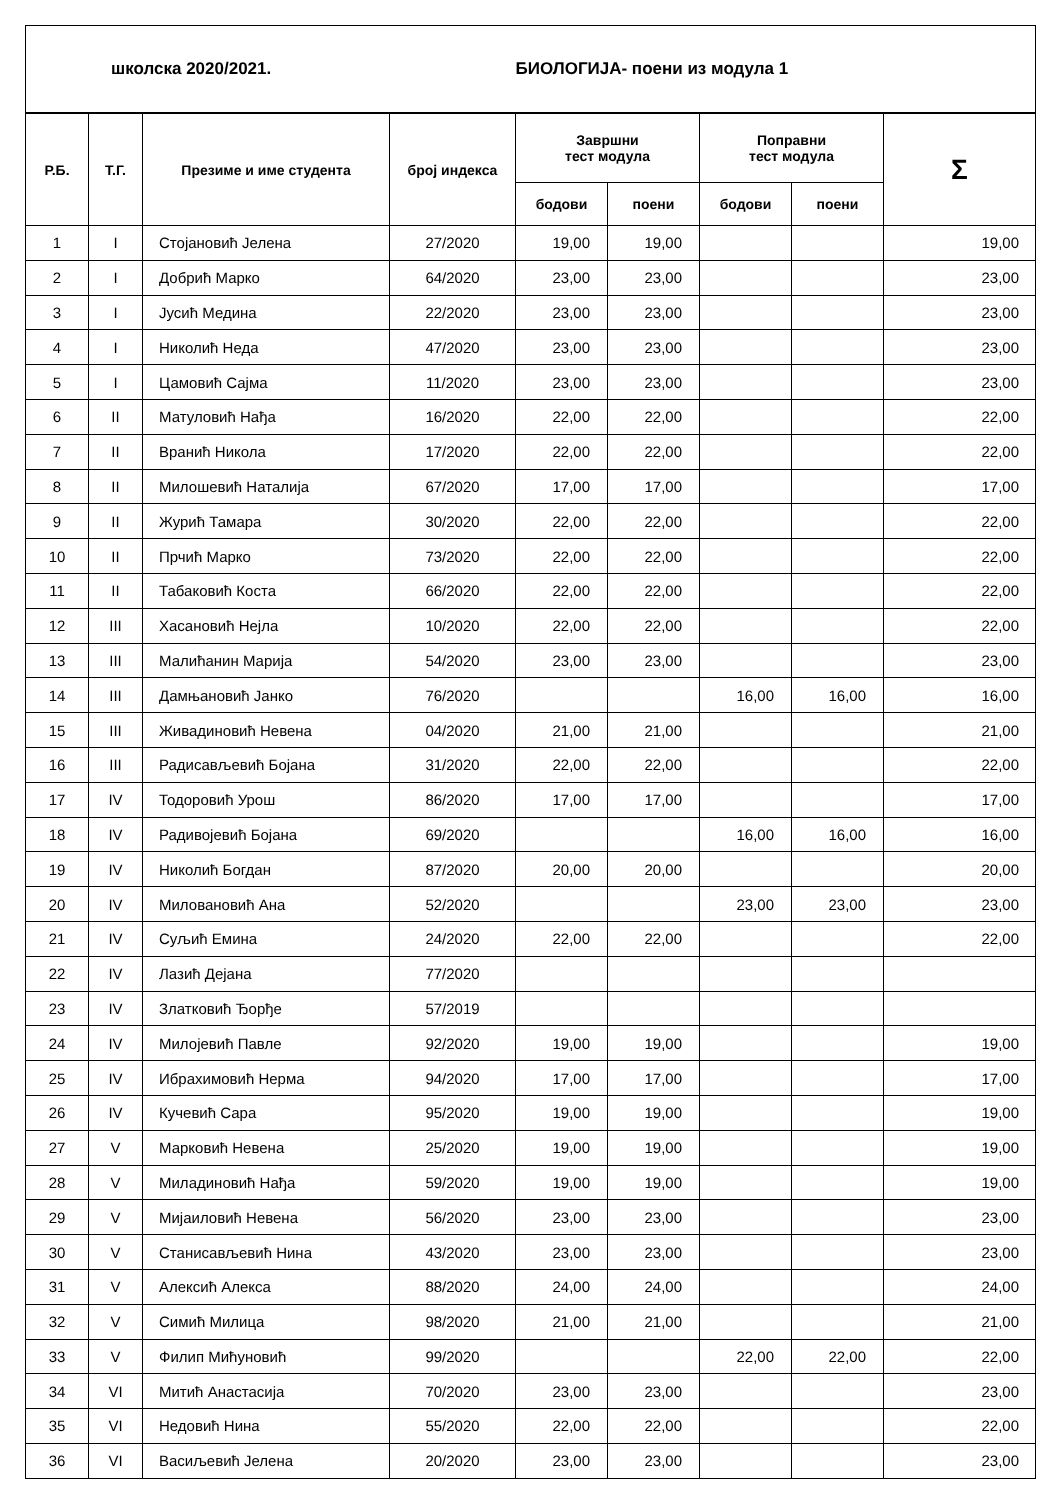| школска 2020/2021. | | | | БИОЛОГИЈА- поени из модула 1 | | | | |
| --- | --- | --- | --- | --- | --- | --- | --- | --- |
| Р.Б. | Т.Г. | Презиме и име студента | број индекса | Завршни тест модула | | Поправни тест модула | | Σ |
| | | | | бодови | поени | бодови | поени | |
| 1 | I | Стојановић Јелена | 27/2020 | 19,00 | 19,00 | | | 19,00 |
| 2 | I | Добрић Марко | 64/2020 | 23,00 | 23,00 | | | 23,00 |
| 3 | I | Јусић Медина | 22/2020 | 23,00 | 23,00 | | | 23,00 |
| 4 | I | Николић Неда | 47/2020 | 23,00 | 23,00 | | | 23,00 |
| 5 | I | Цамовић Сајма | 11/2020 | 23,00 | 23,00 | | | 23,00 |
| 6 | II | Матуловић Нађа | 16/2020 | 22,00 | 22,00 | | | 22,00 |
| 7 | II | Вранић Никола | 17/2020 | 22,00 | 22,00 | | | 22,00 |
| 8 | II | Милошевић Наталија | 67/2020 | 17,00 | 17,00 | | | 17,00 |
| 9 | II | Журић Тамара | 30/2020 | 22,00 | 22,00 | | | 22,00 |
| 10 | II | Прчић Марко | 73/2020 | 22,00 | 22,00 | | | 22,00 |
| 11 | II | Табаковић Коста | 66/2020 | 22,00 | 22,00 | | | 22,00 |
| 12 | III | Хасановић Нејла | 10/2020 | 22,00 | 22,00 | | | 22,00 |
| 13 | III | Малићанин Марија | 54/2020 | 23,00 | 23,00 | | | 23,00 |
| 14 | III | Дамњановић Јанко | 76/2020 | | | 16,00 | 16,00 | 16,00 |
| 15 | III | Живадиновић Невена | 04/2020 | 21,00 | 21,00 | | | 21,00 |
| 16 | III | Радисављевић Бојана | 31/2020 | 22,00 | 22,00 | | | 22,00 |
| 17 | IV | Тодоровић Урош | 86/2020 | 17,00 | 17,00 | | | 17,00 |
| 18 | IV | Радивојевић Бојана | 69/2020 | | | 16,00 | 16,00 | 16,00 |
| 19 | IV | Николић Богдан | 87/2020 | 20,00 | 20,00 | | | 20,00 |
| 20 | IV | Миловановић Ана | 52/2020 | | | 23,00 | 23,00 | 23,00 |
| 21 | IV | Суљић Емина | 24/2020 | 22,00 | 22,00 | | | 22,00 |
| 22 | IV | Лазић Дејана | 77/2020 | | | | | |
| 23 | IV | Златковић Ђорђе | 57/2019 | | | | | |
| 24 | IV | Милојевић Павле | 92/2020 | 19,00 | 19,00 | | | 19,00 |
| 25 | IV | Ибрахимовић Нерма | 94/2020 | 17,00 | 17,00 | | | 17,00 |
| 26 | IV | Кучевић Сара | 95/2020 | 19,00 | 19,00 | | | 19,00 |
| 27 | V | Марковић Невена | 25/2020 | 19,00 | 19,00 | | | 19,00 |
| 28 | V | Миладиновић Нађа | 59/2020 | 19,00 | 19,00 | | | 19,00 |
| 29 | V | Мијаиловић Невена | 56/2020 | 23,00 | 23,00 | | | 23,00 |
| 30 | V | Станисављевић Нина | 43/2020 | 23,00 | 23,00 | | | 23,00 |
| 31 | V | Алексић Алекса | 88/2020 | 24,00 | 24,00 | | | 24,00 |
| 32 | V | Симић Милица | 98/2020 | 21,00 | 21,00 | | | 21,00 |
| 33 | V | Филип Мићуновић | 99/2020 | | | 22,00 | 22,00 | 22,00 |
| 34 | VI | Митић Анастасија | 70/2020 | 23,00 | 23,00 | | | 23,00 |
| 35 | VI | Недовић Нина | 55/2020 | 22,00 | 22,00 | | | 22,00 |
| 36 | VI | Васиљевић Јелена | 20/2020 | 23,00 | 23,00 | | | 23,00 |